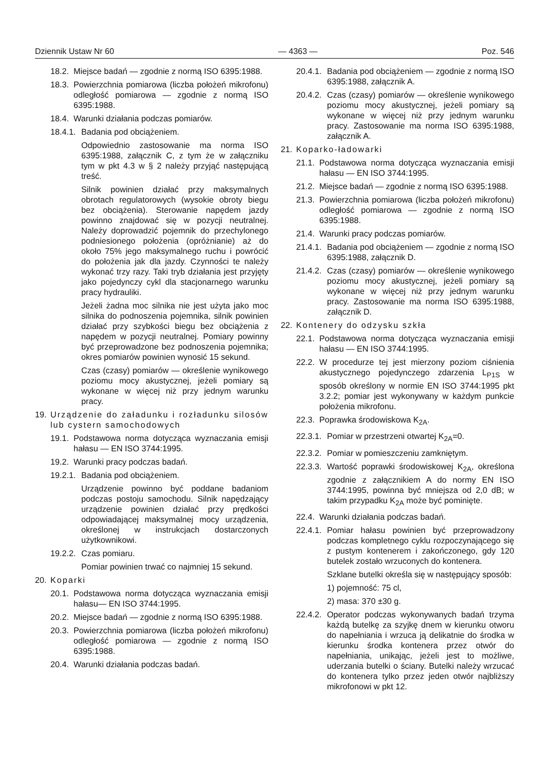Dziennik Ustaw Nr 60 — 4363 — Poz. 546
18.2. Miejsce badań — zgodnie z normą ISO 6395:1988.
18.3. Powierzchnia pomiarowa (liczba położeń mikrofonu) odległość pomiarowa — zgodnie z normą ISO 6395:1988.
18.4. Warunki działania podczas pomiarów.
18.4.1. Badania pod obciążeniem.
Odpowiednio zastosowanie ma norma ISO 6395:1988, załącznik C, z tym że w załączniku tym w pkt 4.3 w § 2 należy przyjąć następującą treść.
Silnik powinien działać przy maksymalnych obrotach regulatorowych (wysokie obroty biegu bez obciążenia). Sterowanie napędem jazdy powinno znajdować się w pozycji neutralnej. Należy doprowadzić pojemnik do przechylonego podniesionego położenia (opróżnianie) aż do około 75% jego maksymalnego ruchu i powrócić do położenia jak dla jazdy. Czynności te należy wykonać trzy razy. Taki tryb działania jest przyjęty jako pojedynczy cykl dla stacjonarnego warunku pracy hydrauliki.
Jeżeli żadna moc silnika nie jest użyta jako moc silnika do podnoszenia pojemnika, silnik powinien działać przy szybkości biegu bez obciążenia z napędem w pozycji neutralnej. Pomiary powinny być przeprowadzone bez podnoszenia pojemnika; okres pomiarów powinien wynosić 15 sekund.
Czas (czasy) pomiarów — określenie wynikowego poziomu mocy akustycznej, jeżeli pomiary są wykonane w więcej niż przy jednym warunku pracy.
19. Urządzenie do załadunku i rozładunku silosów lub cystern samochodowych
19.1. Podstawowa norma dotycząca wyznaczania emisji hałasu — EN ISO 3744:1995.
19.2. Warunki pracy podczas badań.
19.2.1. Badania pod obciążeniem.
Urządzenie powinno być poddane badaniom podczas postoju samochodu. Silnik napędzający urządzenie powinien działać przy prędkości odpowiadającej maksymalnej mocy urządzenia, określonej w instrukcjach dostarczonych użytkownikowi.
19.2.2. Czas pomiaru.
Pomiar powinien trwać co najmniej 15 sekund.
20. Koparki
20.1. Podstawowa norma dotycząca wyznaczania emisji hałasu— EN ISO 3744:1995.
20.2. Miejsce badań — zgodnie z normą ISO 6395:1988.
20.3. Powierzchnia pomiarowa (liczba położeń mikrofonu) odległość pomiarowa — zgodnie z normą ISO 6395:1988.
20.4. Warunki działania podczas badań.
20.4.1. Badania pod obciążeniem — zgodnie z normą ISO 6395:1988, załącznik A.
20.4.2. Czas (czasy) pomiarów — określenie wynikowego poziomu mocy akustycznej, jeżeli pomiary są wykonane w więcej niż przy jednym warunku pracy. Zastosowanie ma norma ISO 6395:1988, załącznik A.
21. Koparko-ładowarki
21.1. Podstawowa norma dotycząca wyznaczania emisji hałasu — EN ISO 3744:1995.
21.2. Miejsce badań — zgodnie z normą ISO 6395:1988.
21.3. Powierzchnia pomiarowa (liczba położeń mikrofonu) odległość pomiarowa — zgodnie z normą ISO 6395:1988.
21.4. Warunki pracy podczas pomiarów.
21.4.1. Badania pod obciążeniem — zgodnie z normą ISO 6395:1988, załącznik D.
21.4.2. Czas (czasy) pomiarów — określenie wynikowego poziomu mocy akustycznej, jeżeli pomiary są wykonane w więcej niż przy jednym warunku pracy. Zastosowanie ma norma ISO 6395:1988, załącznik D.
22. Kontenery do odzysku szkła
22.1. Podstawowa norma dotycząca wyznaczania emisji hałasu — EN ISO 3744:1995.
22.2. W procedurze tej jest mierzony poziom ciśnienia akustycznego pojedynczego zdarzenia L<sub>P1S</sub> w sposób określony w normie EN ISO 3744:1995 pkt 3.2.2; pomiar jest wykonywany w każdym punkcie położenia mikrofonu.
22.3. Poprawka środowiskowa K<sub>2A</sub>.
22.3.1. Pomiar w przestrzeni otwartej K<sub>2A</sub>=0.
22.3.2. Pomiar w pomieszczeniu zamkniętym.
22.3.3. Wartość poprawki środowiskowej K<sub>2A</sub>, określona zgodnie z załącznikiem A do normy EN ISO 3744:1995, powinna być mniejsza od 2,0 dB; w takim przypadku K<sub>2A</sub> może być pominięte.
22.4. Warunki działania podczas badań.
22.4.1. Pomiar hałasu powinien być przeprowadzony podczas kompletnego cyklu rozpoczynającego się z pustym kontenerem i zakończonego, gdy 120 butelek zostało wrzuconych do kontenera.
Szklane butelki określa się w następujący sposób:
1) pojemność: 75 cl,
2) masa: 370 ±30 g.
22.4.2. Operator podczas wykonywanych badań trzyma każdą butelkę za szyjkę dnem w kierunku otworu do napełniania i wrzuca ją delikatnie do środka w kierunku środka kontenera przez otwór do napełniania, unikając, jeżeli jest to możliwe, uderzania butelki o ściany. Butelki należy wrzucać do kontenera tylko przez jeden otwór najbliższy mikrofonowi w pkt 12.